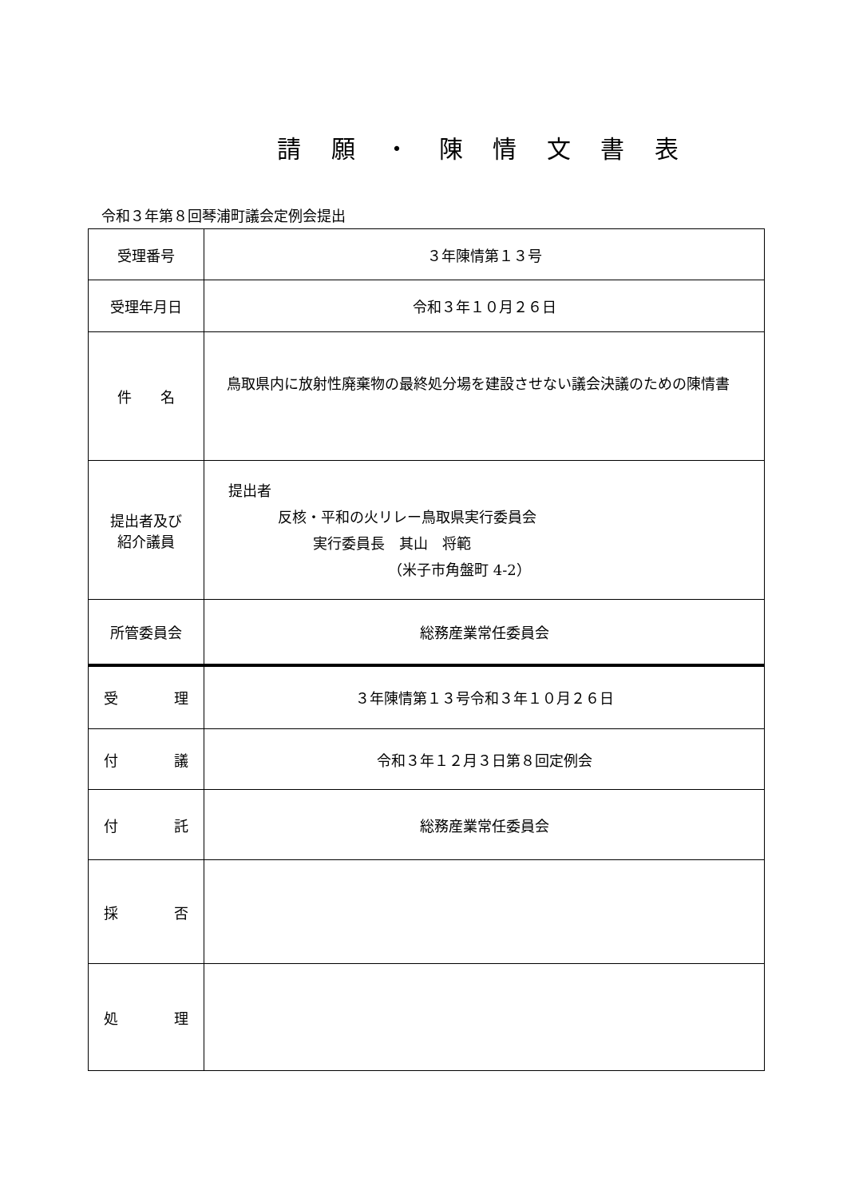請 願 ・ 陳 情 文 書 表
令和３年第８回琴浦町議会定例会提出
| 受理番号 | ３年陳情第１３号 |
| 受理年月日 | 令和３年１０月２６日 |
| 件 名 | 鳥取県内に放射性廃棄物の最終処分場を建設させない議会決議のための陳情書 |
| 提出者及び 紹介議員 | 提出者 反核・平和の火リレー鳥取県実行委員会 実行委員長 其山 将範 （米子市角盤町 4-2） |
| 所管委員会 | 総務産業常任委員会 |
| 受 理 | ３年陳情第１３号令和３年１０月２６日 |
| 付 議 | 令和３年１２月３日第８回定例会 |
| 付 託 | 総務産業常任委員会 |
| 採 否 | |
| 処 理 | |